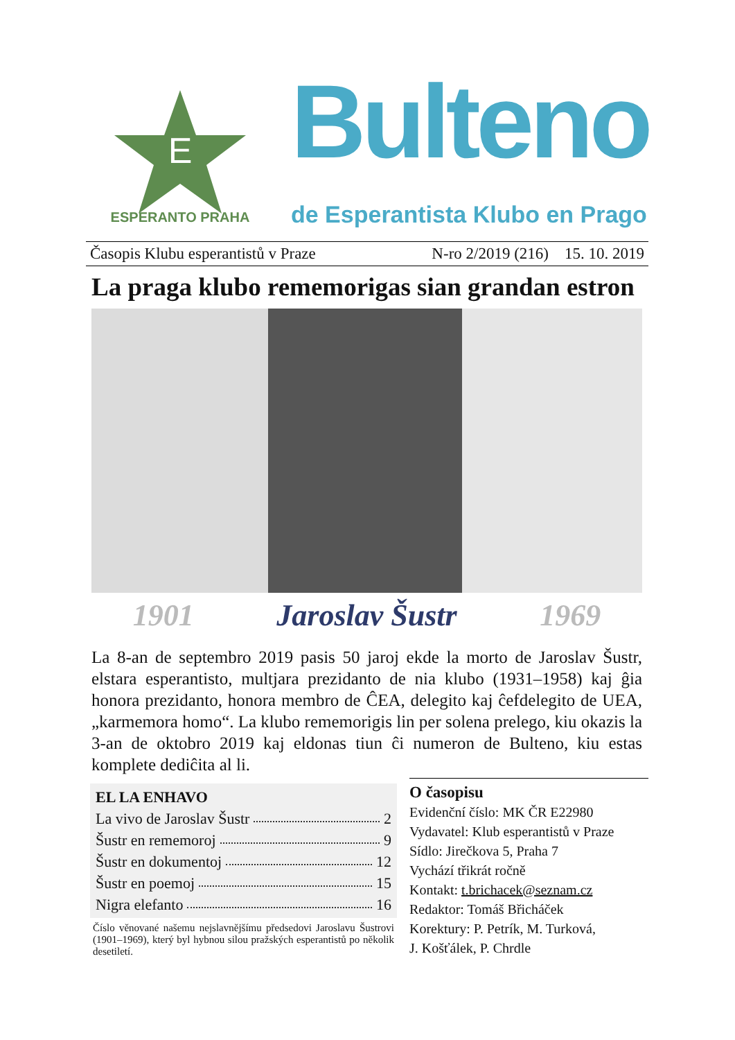E
ESPERANTO PRAHA
Bulteno
de Esperantista Klubo en Prago
Časopis Klubu esperantistů v Praze N-ro 2/2019 (216) 15. 10. 2019
La praga klubo rememorigas sian grandan estron
1901 Jaroslav Šustr 1969
La 8-an de septembro 2019 pasis 50 jaroj ekde la morto de Jaroslav Šustr, elstara esperantisto, multjara prezidanto de nia klubo (1931–1958) kaj ĝia honora prezidanto, honora membro de ĈEA, delegito kaj ĉefdelegito de UEA, „karmemora homo“. La klubo rememorigis lin per solena prelego, kiu okazis la 3-an de oktobro 2019 kaj eldonas tiun ĉi numeron de Bulteno, kiu estas komplete dediĉita al li.
EL LA ENHAVO
La vivo de Jaroslav Šustr 2
Šustr en rememoroj 9
Šustr en dokumentoj 12
Šustr en poemoj 15
Nigra elefanto 16
Číslo věnované našemu nejslavnějšímu předsedovi Jaroslavu Šustrovi (1901–1969), který byl hybnou silou pražských esperantistů po několik desetiletí.
O časopisu
Evidenční číslo: MK ČR E22980
Vydavatel: Klub esperantistů v Praze
Sídlo: Jirečkova 5, Praha 7
Vychází třikrát ročně
Kontakt: t.brichacek@seznam.cz
Redaktor: Tomáš Břicháček
Korektury: P. Petrík, M. Turková,
J. Košťálek, P. Chrdle